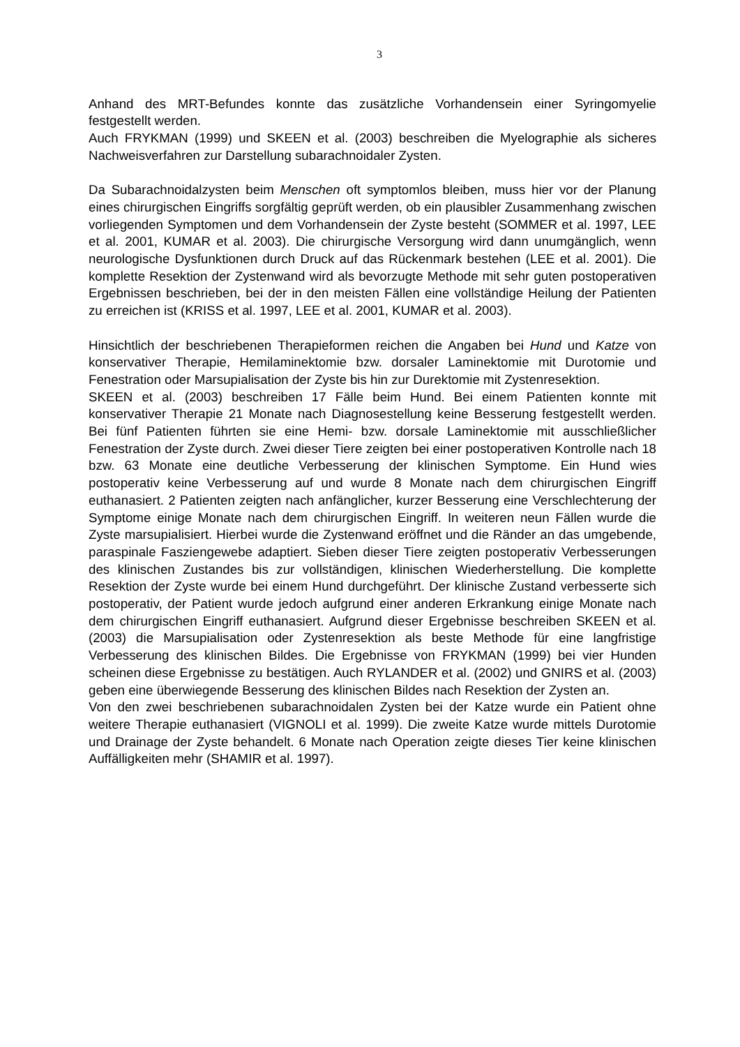3
Anhand des MRT-Befundes konnte das zusätzliche Vorhandensein einer Syringomyelie festgestellt werden.
Auch FRYKMAN (1999) und SKEEN et al. (2003) beschreiben die Myelographie als sicheres Nachweisverfahren zur Darstellung subarachnoidaler Zysten.
Da Subarachnoidalzysten beim Menschen oft symptomlos bleiben, muss hier vor der Planung eines chirurgischen Eingriffs sorgfältig geprüft werden, ob ein plausibler Zusammenhang zwischen vorliegenden Symptomen und dem Vorhandensein der Zyste besteht (SOMMER et al. 1997, LEE et al. 2001, KUMAR et al. 2003). Die chirurgische Versorgung wird dann unumgänglich, wenn neurologische Dysfunktionen durch Druck auf das Rückenmark bestehen (LEE et al. 2001). Die komplette Resektion der Zystenwand wird als bevorzugte Methode mit sehr guten postoperativen Ergebnissen beschrieben, bei der in den meisten Fällen eine vollständige Heilung der Patienten zu erreichen ist (KRISS et al. 1997, LEE et al. 2001, KUMAR et al. 2003).
Hinsichtlich der beschriebenen Therapieformen reichen die Angaben bei Hund und Katze von konservativer Therapie, Hemilaminektomie bzw. dorsaler Laminektomie mit Durotomie und Fenestration oder Marsupialisation der Zyste bis hin zur Durektomie mit Zystenresektion.
SKEEN et al. (2003) beschreiben 17 Fälle beim Hund. Bei einem Patienten konnte mit konservativer Therapie 21 Monate nach Diagnosestellung keine Besserung festgestellt werden. Bei fünf Patienten führten sie eine Hemi- bzw. dorsale Laminektomie mit ausschließlicher Fenestration der Zyste durch. Zwei dieser Tiere zeigten bei einer postoperativen Kontrolle nach 18 bzw. 63 Monate eine deutliche Verbesserung der klinischen Symptome. Ein Hund wies postoperativ keine Verbesserung auf und wurde 8 Monate nach dem chirurgischen Eingriff euthanasiert. 2 Patienten zeigten nach anfänglicher, kurzer Besserung eine Verschlechterung der Symptome einige Monate nach dem chirurgischen Eingriff. In weiteren neun Fällen wurde die Zyste marsupialisiert. Hierbei wurde die Zystenwand eröffnet und die Ränder an das umgebende, paraspinale Fasziengewebe adaptiert. Sieben dieser Tiere zeigten postoperativ Verbesserungen des klinischen Zustandes bis zur vollständigen, klinischen Wiederherstellung. Die komplette Resektion der Zyste wurde bei einem Hund durchgeführt. Der klinische Zustand verbesserte sich postoperativ, der Patient wurde jedoch aufgrund einer anderen Erkrankung einige Monate nach dem chirurgischen Eingriff euthanasiert. Aufgrund dieser Ergebnisse beschreiben SKEEN et al. (2003) die Marsupialisation oder Zystenresektion als beste Methode für eine langfristige Verbesserung des klinischen Bildes. Die Ergebnisse von FRYKMAN (1999) bei vier Hunden scheinen diese Ergebnisse zu bestätigen. Auch RYLANDER et al. (2002) und GNIRS et al. (2003) geben eine überwiegende Besserung des klinischen Bildes nach Resektion der Zysten an.
Von den zwei beschriebenen subarachnoidalen Zysten bei der Katze wurde ein Patient ohne weitere Therapie euthanasiert (VIGNOLI et al. 1999). Die zweite Katze wurde mittels Durotomie und Drainage der Zyste behandelt. 6 Monate nach Operation zeigte dieses Tier keine klinischen Auffälligkeiten mehr (SHAMIR et al. 1997).